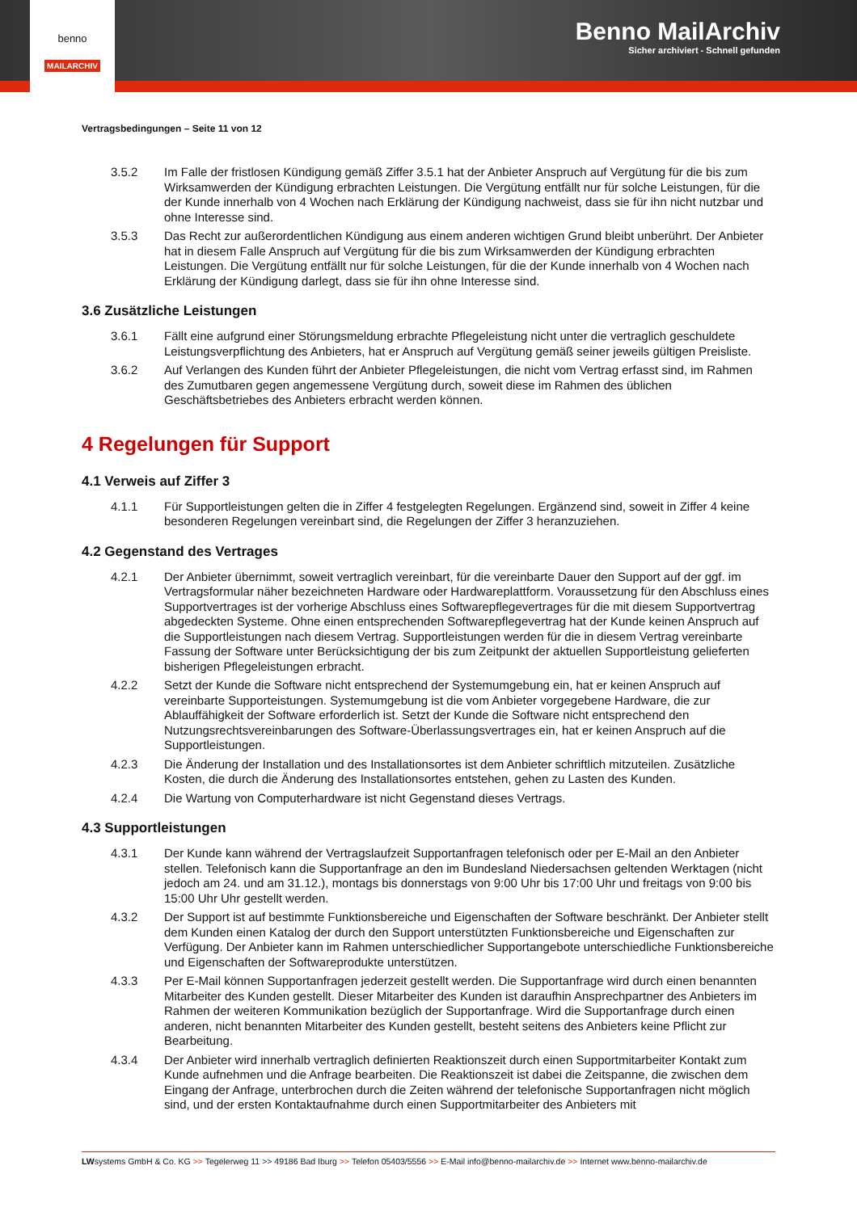benno
MAILARCHIV
Benno MailArchiv
Sicher archiviert - Schnell gefunden
Vertragsbedingungen – Seite 11 von 12
3.5.2 Im Falle der fristlosen Kündigung gemäß Ziffer 3.5.1 hat der Anbieter Anspruch auf Vergütung für die bis zum Wirksamwerden der Kündigung erbrachten Leistungen. Die Vergütung entfällt nur für solche Leistungen, für die der Kunde innerhalb von 4 Wochen nach Erklärung der Kündigung nachweist, dass sie für ihn nicht nutzbar und ohne Interesse sind.
3.5.3 Das Recht zur außerordentlichen Kündigung aus einem anderen wichtigen Grund bleibt unberührt. Der Anbieter hat in diesem Falle Anspruch auf Vergütung für die bis zum Wirksamwerden der Kündigung erbrachten Leistungen. Die Vergütung entfällt nur für solche Leistungen, für die der Kunde innerhalb von 4 Wochen nach Erklärung der Kündigung darlegt, dass sie für ihn ohne Interesse sind.
3.6 Zusätzliche Leistungen
3.6.1 Fällt eine aufgrund einer Störungsmeldung erbrachte Pflegeleistung nicht unter die vertraglich geschuldete Leistungsverpflichtung des Anbieters, hat er Anspruch auf Vergütung gemäß seiner jeweils gültigen Preisliste.
3.6.2 Auf Verlangen des Kunden führt der Anbieter Pflegeleistungen, die nicht vom Vertrag erfasst sind, im Rahmen des Zumutbaren gegen angemessene Vergütung durch, soweit diese im Rahmen des üblichen Geschäftsbetriebes des Anbieters erbracht werden können.
4 Regelungen für Support
4.1 Verweis auf Ziffer 3
4.1.1 Für Supportleistungen gelten die in Ziffer 4 festgelegten Regelungen. Ergänzend sind, soweit in Ziffer 4 keine besonderen Regelungen vereinbart sind, die Regelungen der Ziffer 3 heranzuziehen.
4.2 Gegenstand des Vertrages
4.2.1 Der Anbieter übernimmt, soweit vertraglich vereinbart, für die vereinbarte Dauer den Support auf der ggf. im Vertragsformular näher bezeichneten Hardware oder Hardwareplattform. Voraussetzung für den Abschluss eines Supportvertrages ist der vorherige Abschluss eines Softwarepflegevertrages für die mit diesem Supportvertrag abgedeckten Systeme. Ohne einen entsprechenden Softwarepflegevertrag hat der Kunde keinen Anspruch auf die Supportleistungen nach diesem Vertrag. Supportleistungen werden für die in diesem Vertrag vereinbarte Fassung der Software unter Berücksichtigung der bis zum Zeitpunkt der aktuellen Supportleistung gelieferten bisherigen Pflegeleistungen erbracht.
4.2.2 Setzt der Kunde die Software nicht entsprechend der Systemumgebung ein, hat er keinen Anspruch auf vereinbarte Supporteistungen. Systemumgebung ist die vom Anbieter vorgegebene Hardware, die zur Ablauffähigkeit der Software erforderlich ist. Setzt der Kunde die Software nicht entsprechend den Nutzungsrechtsvereinbarungen des Software-Überlassungsvertrages ein, hat er keinen Anspruch auf die Supportleistungen.
4.2.3 Die Änderung der Installation und des Installationsortes ist dem Anbieter schriftlich mitzuteilen. Zusätzliche Kosten, die durch die Änderung des Installationsortes entstehen, gehen zu Lasten des Kunden.
4.2.4 Die Wartung von Computerhardware ist nicht Gegenstand dieses Vertrags.
4.3 Supportleistungen
4.3.1 Der Kunde kann während der Vertragslaufzeit Supportanfragen telefonisch oder per E-Mail an den Anbieter stellen. Telefonisch kann die Supportanfrage an den im Bundesland Niedersachsen geltenden Werktagen (nicht jedoch am 24. und am 31.12.), montags bis donnerstags von 9:00 Uhr bis 17:00 Uhr und freitags von 9:00 bis 15:00 Uhr Uhr gestellt werden.
4.3.2 Der Support ist auf bestimmte Funktionsbereiche und Eigenschaften der Software beschränkt. Der Anbieter stellt dem Kunden einen Katalog der durch den Support unterstützten Funktionsbereiche und Eigenschaften zur Verfügung. Der Anbieter kann im Rahmen unterschiedlicher Supportangebote unterschiedliche Funktionsbereiche und Eigenschaften der Softwareprodukte unterstützen.
4.3.3 Per E-Mail können Supportanfragen jederzeit gestellt werden. Die Supportanfrage wird durch einen benannten Mitarbeiter des Kunden gestellt. Dieser Mitarbeiter des Kunden ist daraufhin Ansprechpartner des Anbieters im Rahmen der weiteren Kommunikation bezüglich der Supportanfrage. Wird die Supportanfrage durch einen anderen, nicht benannten Mitarbeiter des Kunden gestellt, besteht seitens des Anbieters keine Pflicht zur Bearbeitung.
4.3.4 Der Anbieter wird innerhalb vertraglich definierten Reaktionszeit durch einen Supportmitarbeiter Kontakt zum Kunde aufnehmen und die Anfrage bearbeiten. Die Reaktionszeit ist dabei die Zeitspanne, die zwischen dem Eingang der Anfrage, unterbrochen durch die Zeiten während der telefonische Supportanfragen nicht möglich sind, und der ersten Kontaktaufnahme durch einen Supportmitarbeiter des Anbieters mit
LWsystems GmbH & Co. KG >> Tegelerweg 11 >> 49186 Bad Iburg >> Telefon 05403/5556 >> E-Mail info@benno-mailarchiv.de >> Internet www.benno-mailarchiv.de